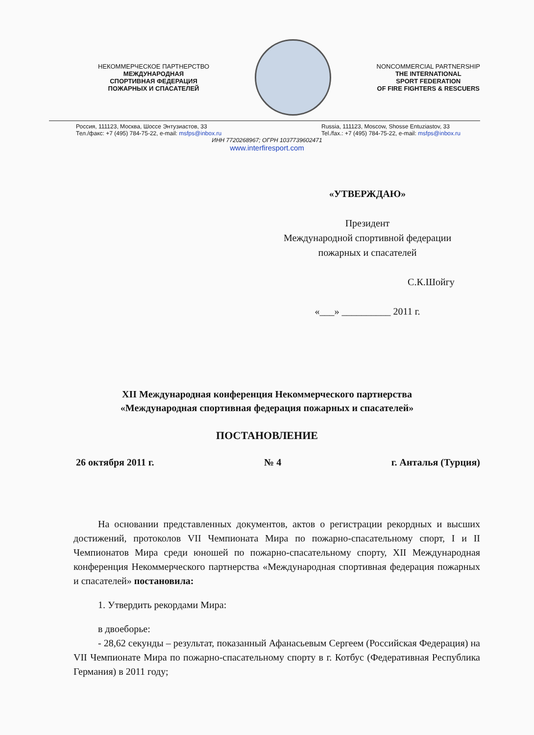НЕКОММЕРЧЕСКОЕ ПАРТНЕРСТВО
МЕЖДУНАРОДНАЯ
СПОРТИВНАЯ ФЕДЕРАЦИЯ
ПОЖАРНЫХ И СПАСАТЕЛЕЙ
NONCOMMERCIAL PARTNERSHIP
THE INTERNATIONAL
SPORT FEDERATION
OF FIRE FIGHTERS & RESCUERS
Россия, 111123, Москва, Шоссе Энтузиастов, 33
Тел./факс: +7 (495) 784-75-22, e-mail: msfps@inbox.ru
Russia, 111123, Moscow, Shosse Entuziastov, 33
Tel./fax.: +7 (495) 784-75-22, e-mail: msfps@inbox.ru
ИНН 7720268967; ОГРН 1037739602471
www.interfiresport.com
«УТВЕРЖДАЮ»
Президент
Международной спортивной федерации
пожарных и спасателей
С.К.Шойгу
«___» __________ 2011 г.
XII Международная конференция Некоммерческого партнерства
«Международная спортивная федерация пожарных и спасателей»
ПОСТАНОВЛЕНИЕ
26 октября 2011 г. № 4 г. Анталья (Турция)
На основании представленных документов, актов о регистрации рекордных и высших достижений, протоколов VII Чемпионата Мира по пожарно-спасательному спорт, I и II Чемпионатов Мира среди юношей по пожарно-спасательному спорту, XII Международная конференция Некоммерческого партнерства «Международная спортивная федерация пожарных и спасателей» постановила:
1. Утвердить рекордами Мира:
в двоеборье:
- 28,62 секунды – результат, показанный Афанасьевым Сергеем (Российская Федерация) на VII Чемпионате Мира по пожарно-спасательному спорту в г. Котбус (Федеративная Республика Германия) в 2011 году;